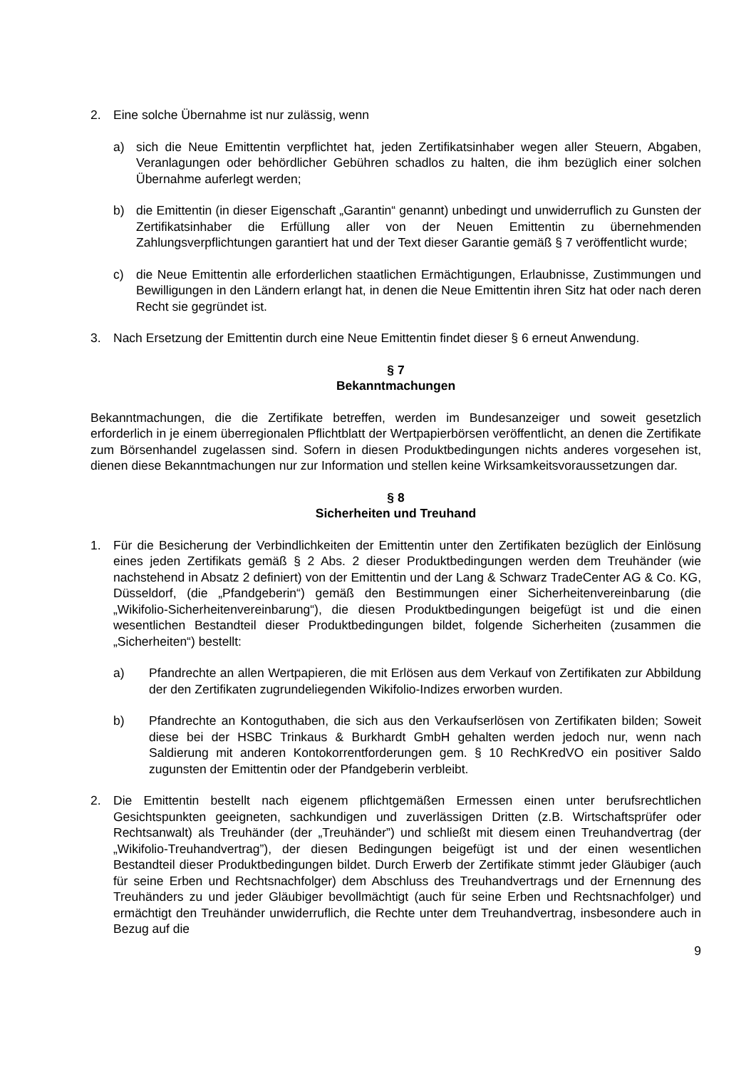2. Eine solche Übernahme ist nur zulässig, wenn
a) sich die Neue Emittentin verpflichtet hat, jeden Zertifikatsinhaber wegen aller Steuern, Abgaben, Veranlagungen oder behördlicher Gebühren schadlos zu halten, die ihm bezüglich einer solchen Übernahme auferlegt werden;
b) die Emittentin (in dieser Eigenschaft „Garantin“ genannt) unbedingt und unwiderruflich zu Gunsten der Zertifikatsinhaber die Erfüllung aller von der Neuen Emittentin zu übernehmenden Zahlungsverpflichtungen garantiert hat und der Text dieser Garantie gemäß § 7 veröffentlicht wurde;
c) die Neue Emittentin alle erforderlichen staatlichen Ermächtigungen, Erlaubnisse, Zustimmungen und Bewilligungen in den Ländern erlangt hat, in denen die Neue Emittentin ihren Sitz hat oder nach deren Recht sie gegründet ist.
3. Nach Ersetzung der Emittentin durch eine Neue Emittentin findet dieser § 6 erneut Anwendung.
§ 7
Bekanntmachungen
Bekanntmachungen, die die Zertifikate betreffen, werden im Bundesanzeiger und soweit gesetzlich erforderlich in je einem überregionalen Pflichtblatt der Wertpapierbörsen veröffentlicht, an denen die Zertifikate zum Börsenhandel zugelassen sind. Sofern in diesen Produktbedingungen nichts anderes vorgesehen ist, dienen diese Bekanntmachungen nur zur Information und stellen keine Wirksamkeitsvoraussetzungen dar.
§ 8
Sicherheiten und Treuhand
1. Für die Besicherung der Verbindlichkeiten der Emittentin unter den Zertifikaten bezüglich der Einlösung eines jeden Zertifikats gemäß § 2 Abs. 2 dieser Produktbedingungen werden dem Treuhänder (wie nachstehend in Absatz 2 definiert) von der Emittentin und der Lang & Schwarz TradeCenter AG & Co. KG, Düsseldorf, (die „Pfandgeberin“) gemäß den Bestimmungen einer Sicherheitenvereinbarung (die „Wikifolio-Sicherheitenvereinbarung“), die diesen Produktbedingungen beigefügt ist und die einen wesentlichen Bestandteil dieser Produktbedingungen bildet, folgende Sicherheiten (zusammen die „Sicherheiten“) bestellt:
a) Pfandrechte an allen Wertpapieren, die mit Erlösen aus dem Verkauf von Zertifikaten zur Abbildung der den Zertifikaten zugrundeliegenden Wikifolio-Indizes erworben wurden.
b) Pfandrechte an Kontoguthaben, die sich aus den Verkaufserlösen von Zertifikaten bilden; Soweit diese bei der HSBC Trinkaus & Burkhardt GmbH gehalten werden jedoch nur, wenn nach Saldierung mit anderen Kontokorrentforderungen gem. § 10 RechKredVO ein positiver Saldo zugunsten der Emittentin oder der Pfandgeberin verbleibt.
2. Die Emittentin bestellt nach eigenem pflichtgemäßen Ermessen einen unter berufsrechtlichen Gesichtspunkten geeigneten, sachkundigen und zuverlässigen Dritten (z.B. Wirtschaftsprüfer oder Rechtsanwalt) als Treuhänder (der „Treuhänder”) und schließt mit diesem einen Treuhandvertrag (der „Wikifolio-Treuhandvertrag”), der diesen Bedingungen beigefügt ist und der einen wesentlichen Bestandteil dieser Produktbedingungen bildet. Durch Erwerb der Zertifikate stimmt jeder Gläubiger (auch für seine Erben und Rechtsnachfolger) dem Abschluss des Treuhandvertrags und der Ernennung des Treuhänders zu und jeder Gläubiger bevollmächtigt (auch für seine Erben und Rechtsnachfolger) und ermächtigt den Treuhänder unwiderruflich, die Rechte unter dem Treuhandvertrag, insbesondere auch in Bezug auf die
9